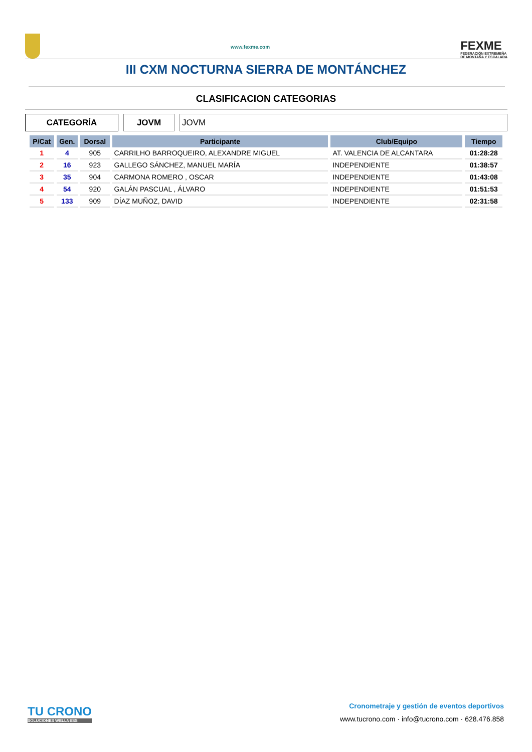www.fexme.com
FEXME
FEDERACIÓN EXTREMEÑA
DE MONTAÑA Y ESCALADA
III CXM NOCTURNA SIERRA DE MONTÁNCHEZ
CLASIFICACION CATEGORIAS
CATEGORÍA JOVM JOVM
| P/Cat | Gen. | Dorsal | Participante | Club/Equipo | Tiempo |
| --- | --- | --- | --- | --- | --- |
| 1 | 4 | 905 | CARRILHO BARROQUEIRO, ALEXANDRE MIGUEL | AT. VALENCIA DE ALCANTARA | 01:28:28 |
| 2 | 16 | 923 | GALLEGO SÁNCHEZ, MANUEL MARÍA | INDEPENDIENTE | 01:38:57 |
| 3 | 35 | 904 | CARMONA ROMERO , OSCAR | INDEPENDIENTE | 01:43:08 |
| 4 | 54 | 920 | GALÁN PASCUAL , ÁLVARO | INDEPENDIENTE | 01:51:53 |
| 5 | 133 | 909 | DÍAZ MUÑOZ, DAVID | INDEPENDIENTE | 02:31:58 |
TU CRONO
SOLUCIONES WELLNESS
Cronometraje y gestión de eventos deportivos
www.tucrono.com · info@tucrono.com · 628.476.858